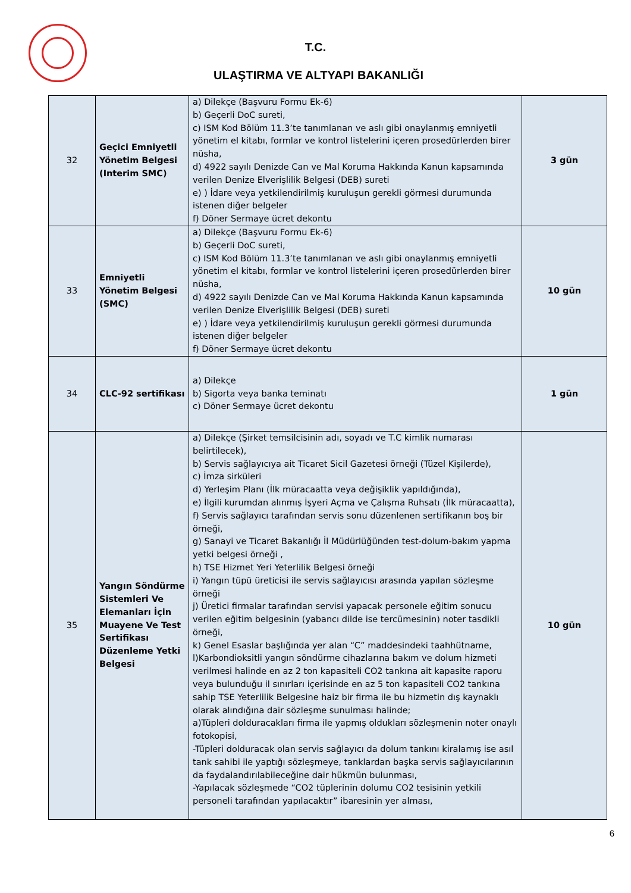T.C.
ULAŞTIRMA VE ALTYAPI BAKANLIĞI
| 32 | Geçici Emniyetli Yönetim Belgesi (Interim SMC) | a) Dilekçe (Başvuru Formu Ek-6) b) Geçerli DoC sureti, c) ISM Kod Bölüm 11.3’te tanımlanan ve aslı gibi onaylanmış emniyetli yönetim el kitabı, formlar ve kontrol listelerini içeren prosedürlerden birer nüsha, d) 4922 sayılı Denizde Can ve Mal Koruma Hakkında Kanun kapsamında verilen Denize Elverişlilik Belgesi (DEB) sureti e) ) İdare veya yetkilendirilmiş kuruluşun gerekli görmesi durumunda istenen diğer belgeler f) Döner Sermaye ücret dekontu | 3 gün |
| 33 | Emniyetli Yönetim Belgesi (SMC) | a) Dilekçe (Başvuru Formu Ek-6) b) Geçerli DoC sureti, c) ISM Kod Bölüm 11.3’te tanımlanan ve aslı gibi onaylanmış emniyetli yönetim el kitabı, formlar ve kontrol listelerini içeren prosedürlerden birer nüsha, d) 4922 sayılı Denizde Can ve Mal Koruma Hakkında Kanun kapsamında verilen Denize Elverişlilik Belgesi (DEB) sureti e) ) İdare veya yetkilendirilmiş kuruluşun gerekli görmesi durumunda istenen diğer belgeler f) Döner Sermaye ücret dekontu | 10 gün |
| 34 | CLC-92 sertifikası | a) Dilekçe b) Sigorta veya banka teminatı c) Döner Sermaye ücret dekontu | 1 gün |
| 35 | Yangın Söndürme Sistemleri Ve Elemanları İçin Muayene Ve Test Sertifikası Düzenleme Yetki Belgesi | a) Dilekçe (Şirket temsilcisinin adı, soyadı ve T.C kimlik numarası belirtilecek), b) Servis sağlayıcıya ait Ticaret Sicil Gazetesi örneği (Tüzel Kişilerde), c) İmza sirküleri d) Yerleşim Planı (İlk müracaatta veya değişiklik yapıldığında), e) İlgili kurumdan alınmış İşyeri Açma ve Çalışma Ruhsatı (İlk müracaatta), f) Servis sağlayıcı tarafından servis sonu düzenlenen sertifikanın boş bir örneği, g) Sanayi ve Ticaret Bakanlığı İl Müdürlüğünden test-dolum-bakım yapma yetki belgesi örneği , h) TSE Hizmet Yeri Yeterlilik Belgesi örneği i) Yangın tüpü üreticisi ile servis sağlayıcısı arasında yapılan sözleşme örneği j) Üretici firmalar tarafından servisi yapacak personele eğitim sonucu verilen eğitim belgesinin (yabancı dilde ise tercümesinin) noter tasdikli örneği, k) Genel Esaslar başlığında yer alan “C” maddesindeki taahhütname, l)Karbondioksitli yangın söndürme cihazlarına bakım ve dolum hizmeti verilmesi halinde en az 2 ton kapasiteli CO2 tankına ait kapasite raporu veya bulunduğu il sınırları içerisinde en az 5 ton kapasiteli CO2 tankına sahip TSE Yeterlilik Belgesine haiz bir firma ile bu hizmetin dış kaynaklı olarak alındığına dair sözleşme sunulması halinde; a)Tüpleri dolduracakları firma ile yapmış oldukları sözleşmenin noter onaylı fotokopisi, -Tüpleri dolduracak olan servis sağlayıcı da dolum tankını kiralamış ise asıl tank sahibi ile yaptığı sözleşmeye, tanklardan başka servis sağlayıcılarının da faydalandırılabileceğine dair hükmün bulunması, -Yapılacak sözleşmede “CO2 tüplerinin dolumu CO2 tesisinin yetkili personeli tarafından yapılacaktır” ibaresinin yer alması, | 10 gün |
6